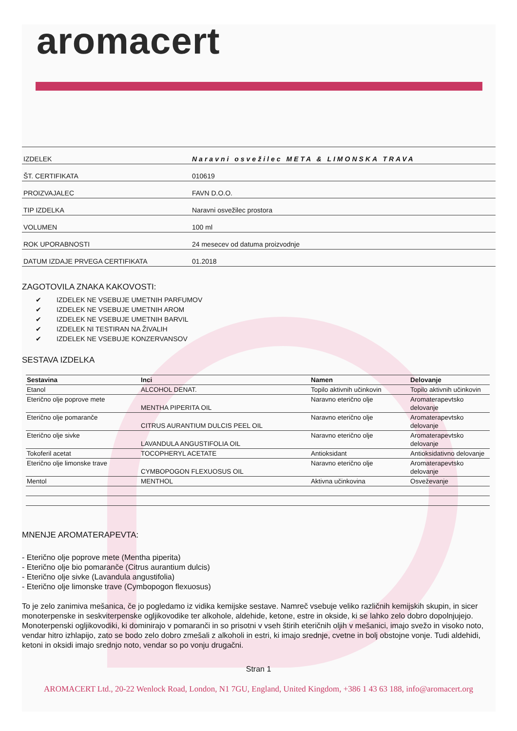aromacert
| IZDELEK | Naravni osvežilec META & LIMONSKA TRAVA |
| ŠT. CERTIFIKATA | 010619 |
| PROIZVAJALEC | FAVN D.O.O. |
| TIP IZDELKA | Naravni osvežilec prostora |
| VOLUMEN | 100 ml |
| ROK UPORABNOSTI | 24 mesecev od datuma proizvodnje |
| DATUM IZDAJE PRVEGA CERTIFIKATA | 01.2018 |
ZAGOTOVILA ZNAKA KAKOVOSTI:
✔ IZDELEK NE VSEBUJE UMETNIH PARFUMOV
✔ IZDELEK NE VSEBUJE UMETNIH AROM
✔ IZDELEK NE VSEBUJE UMETNIH BARVIL
✔ IZDELEK NI TESTIRAN NA ŽIVALIH
✔ IZDELEK NE VSEBUJE KONZERVANSOV
SESTAVA IZDELKA
| Sestavina | Inci | Namen | Delovanje |
| --- | --- | --- | --- |
| Etanol | ALCOHOL DENAT. | Topilo aktivnih učinkovin | Topilo aktivnih učinkovin |
| Eterično olje poprove mete | MENTHA PIPERITA OIL | Naravno eterično olje | Aromaterapevtsko delovanje |
| Eterično olje pomaranče | CITRUS AURANTIUM DULCIS PEEL OIL | Naravno eterično olje | Aromaterapevtsko delovanje |
| Eterično olje sivke | LAVANDULA ANGUSTIFOLIA OIL | Naravno eterično olje | Aromaterapevtsko delovanje |
| Tokoferil acetat | TOCOPHERYL ACETATE | Antioksidant | Antioksidativno delovanje |
| Eterično olje limonske trave | CYMBOPOGON FLEXUOSUS OIL | Naravno eterično olje | Aromaterapevtsko delovanje |
| Mentol | MENTHOL | Aktivna učinkovina | Osveževanje |
MNENJE AROMATERAPEVTA:
- Eterično olje poprove mete (Mentha piperita)
- Eterično olje bio pomaranče (Citrus aurantium dulcis)
- Eterično olje sivke (Lavandula angustifolia)
- Eterično olje limonske trave (Cymbopogon flexuosus)
To je zelo zanimiva mešanica, če jo pogledamo iz vidika kemijske sestave. Namreč vsebuje veliko različnih kemijskih skupin, in sicer monoterpenske in seskviterpenske ogljikovodike ter alkohole, aldehide, ketone, estre in okside, ki se lahko zelo dobro dopolnjujejo.
Monoterpenski ogljikovodiki, ki dominirajo v pomaranči in so prisotni v vseh štirih eteričnih oljih v mešanici, imajo svežo in visoko noto, vendar hitro izhlapijo, zato se bodo zelo dobro zmešali z alkoholi in estri, ki imajo srednje, cvetne in bolj obstojne vonje. Tudi aldehidi, ketoni in oksidi imajo srednjo noto, vendar so po vonju drugačni.
Stran 1
AROMACERT Ltd., 20-22 Wenlock Road, London, N1 7GU, England, United Kingdom, +386 1 43 63 188, info@aromacert.org